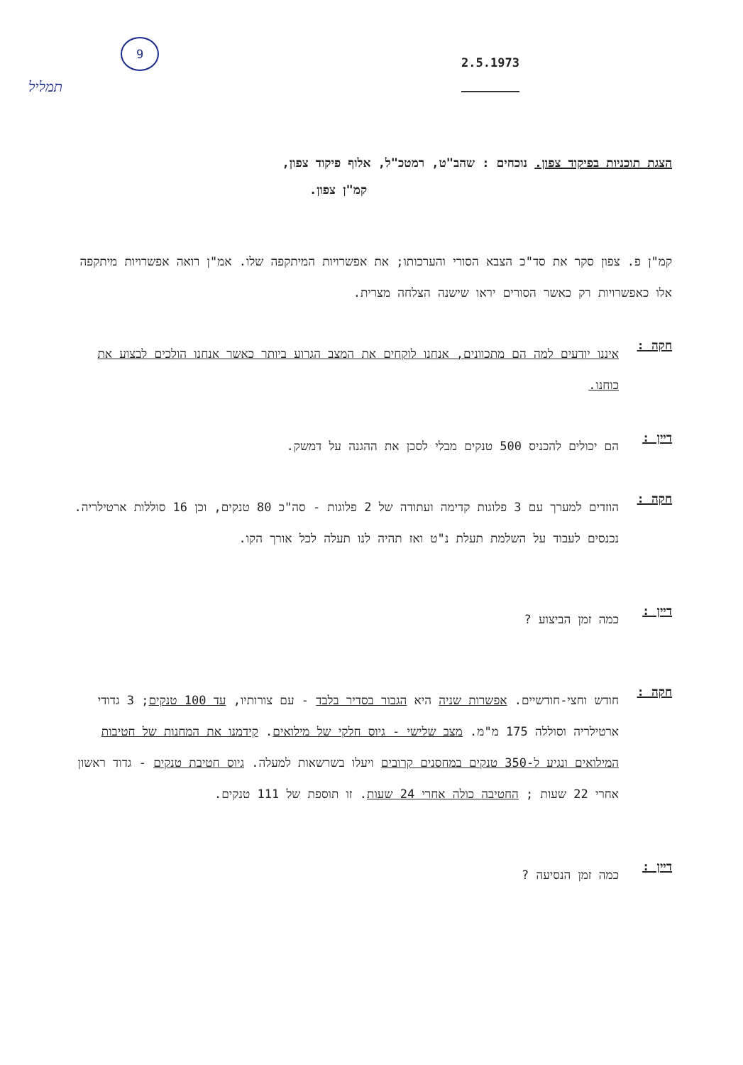9
תמליל
2.5.1973
הצגת תוכניות בפיקוד צפון. נוכחים : שהב"ט, רמטכ"ל, אלוף פיקוד צפון,
קמ"ן צפון.
קמ"ן פ. צפון סקר את סד"כ הצבא הסורי והערכותו; את אפשרויות המיתקפה שלו. אמ"ן רואה אפשרויות מיתקפה אלו כאפשרויות רק כאשר הסורים יראו שישנה הצלחה מצרית.
חקה :
איננו יודעים למה הם מתכוונים, אנחנו לוקחים את המצב הגרוע ביותר כאשר אנחנו הולכים לבצוע את כוחנו.
דיין :
הם יכולים להכניס 500 טנקים מבלי לסכן את ההגנה על דמשק.
חקה :
הוזדים למערך עם 3 פלוגות קדימה ועתודה של 2 פלוגות - סה"כ 80 טנקים, וכן 16 סוללות ארטילריה. נכנסים לעבוד על השלמת תעלת נ"ט ואז תהיה לנו תעלה לכל אורך הקו.
דיין :
כמה זמן הביצוע ?
חקה :
חודש וחצי-חודשיים. אפשרות שניה היא הגבור בסדיר בלבד - עם צורותיו, עד 100 טנקים; 3 גדודי ארטילריה וסוללה 175 מ"מ. מצב שלישי - גיוס חלקי של מילואים. קידמנו את המחנות של חטיבות המילואים ונגיע ל-350 טנקים במחסנים קרובים ויעלו בשרשאות למעלה. גיוס חטיבת טנקים - גדוד ראשון אחרי 22 שעות ; החטיבה כולה אחרי 24 שעות. זו תוספת של 111 טנקים.
דיין :
כמה זמן הנסיעה ?